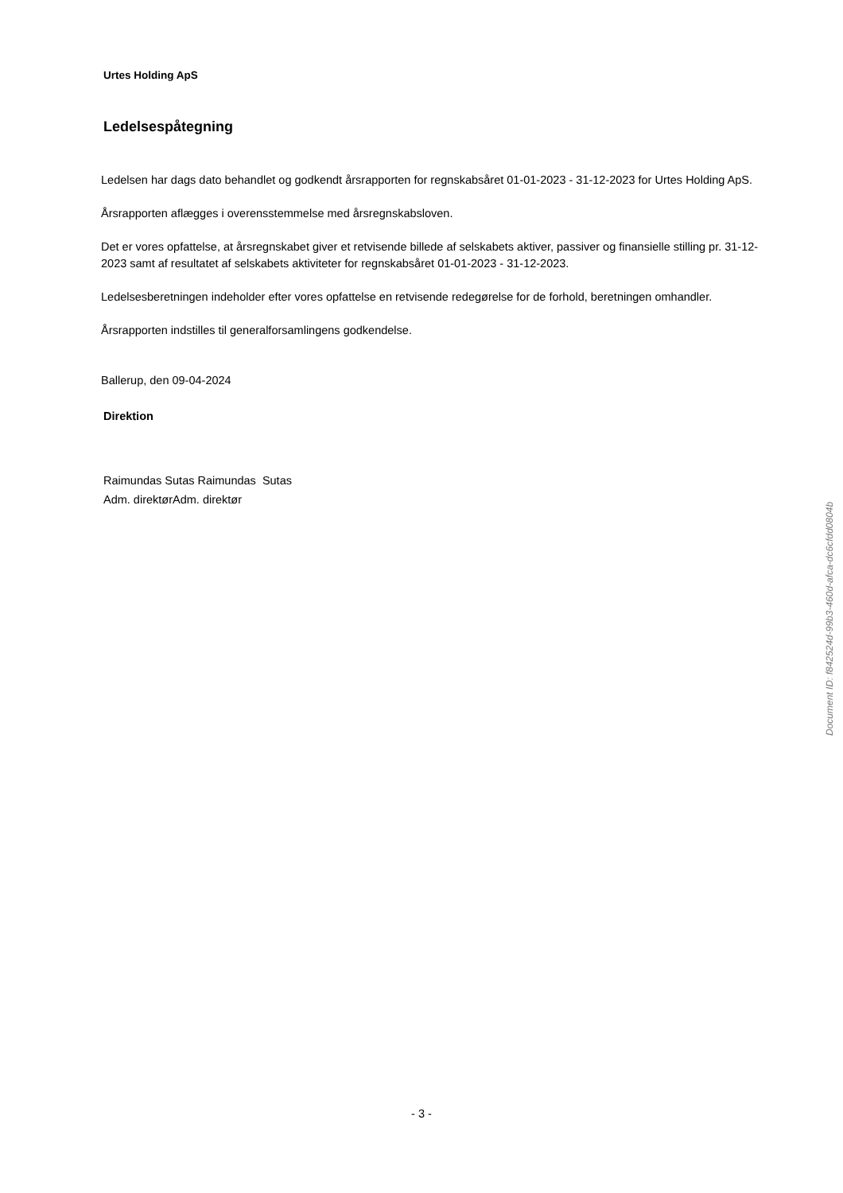Urtes Holding ApS
Ledelsespåtegning
Ledelsen har dags dato behandlet og godkendt årsrapporten for regnskabsåret 01-01-2023 - 31-12-2023 for Urtes Holding ApS.
Årsrapporten aflægges i overensstemmelse med årsregnskabsloven.
Det er vores opfattelse, at årsregnskabet giver et retvisende billede af selskabets aktiver, passiver og finansielle stilling pr. 31-12-2023 samt af resultatet af selskabets aktiviteter for regnskabsåret 01-01-2023 - 31-12-2023.
Ledelsesberetningen indeholder efter vores opfattelse en retvisende redegørelse for de forhold, beretningen omhandler.
Årsrapporten indstilles til generalforsamlingens godkendelse.
Ballerup, den 09-04-2024
Direktion
Raimundas Sutas Raimundas Sutas
Adm. direktørAdm. direktør
Document ID: f842524d-99b3-460d-afca-dc6cfdd0804b
- 3 -